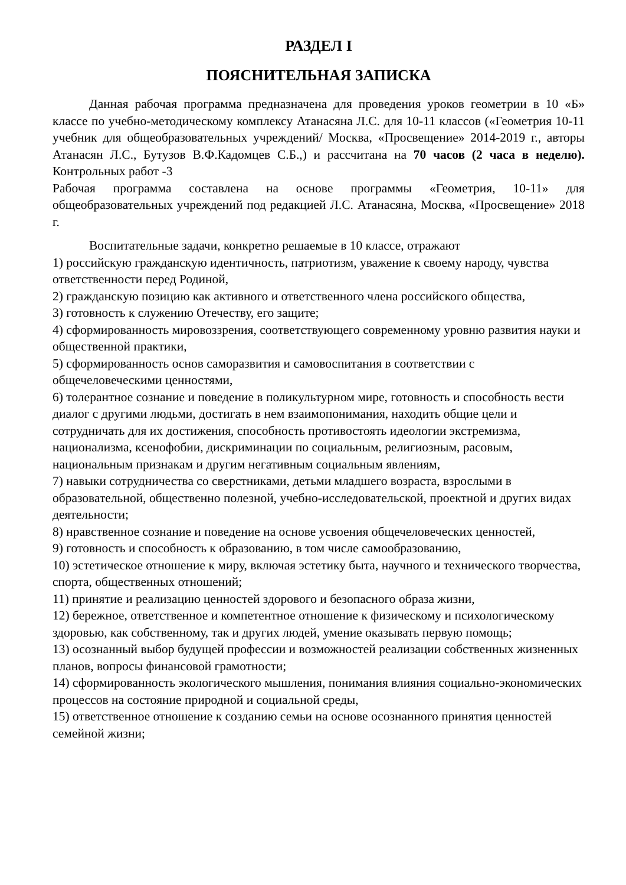РАЗДЕЛ I
ПОЯСНИТЕЛЬНАЯ ЗАПИСКА
Данная рабочая программа предназначена для проведения уроков геометрии в 10 «Б» классе по учебно-методическому комплексу Атанасяна Л.С. для 10-11 классов («Геометрия 10-11 учебник для общеобразовательных учреждений/ Москва, «Просвещение» 2014-2019 г., авторы Атанасян Л.С., Бутузов В.Ф.Кадомцев С.Б.,) и рассчитана на 70 часов (2 часа в неделю). Контрольных работ -3
Рабочая программа составлена на основе программы «Геометрия, 10-11» для общеобразовательных учреждений под редакцией Л.С. Атанасяна, Москва, «Просвещение» 2018 г.
Воспитательные задачи, конкретно решаемые в 10 классе, отражают
1) российскую гражданскую идентичность, патриотизм, уважение к своему народу, чувства ответственности перед Родиной,
2) гражданскую позицию как активного и ответственного члена российского общества,
3) готовность к служению Отечеству, его защите;
4) сформированность мировоззрения, соответствующего современному уровню развития науки и общественной практики,
5) сформированность основ саморазвития и самовоспитания в соответствии с общечеловеческими ценностями,
6) толерантное сознание и поведение в поликультурном мире, готовность и способность вести диалог с другими людьми, достигать в нем взаимопонимания, находить общие цели и сотрудничать для их достижения, способность противостоять идеологии экстремизма, национализма, ксенофобии, дискриминации по социальным, религиозным, расовым, национальным признакам и другим негативным социальным явлениям,
7) навыки сотрудничества со сверстниками, детьми младшего возраста, взрослыми в образовательной, общественно полезной, учебно-исследовательской, проектной и других видах деятельности;
8) нравственное сознание и поведение на основе усвоения общечеловеческих ценностей,
9) готовность и способность к образованию, в том числе самообразованию,
10) эстетическое отношение к миру, включая эстетику быта, научного и технического творчества, спорта, общественных отношений;
11) принятие и реализацию ценностей здорового и безопасного образа жизни,
12) бережное, ответственное и компетентное отношение к физическому и психологическому здоровью, как собственному, так и других людей, умение оказывать первую помощь;
13) осознанный выбор будущей профессии и возможностей реализации собственных жизненных планов, вопросы финансовой грамотности;
14) сформированность экологического мышления, понимания влияния социально-экономических процессов на состояние природной и социальной среды,
15) ответственное отношение к созданию семьи на основе осознанного принятия ценностей семейной жизни;